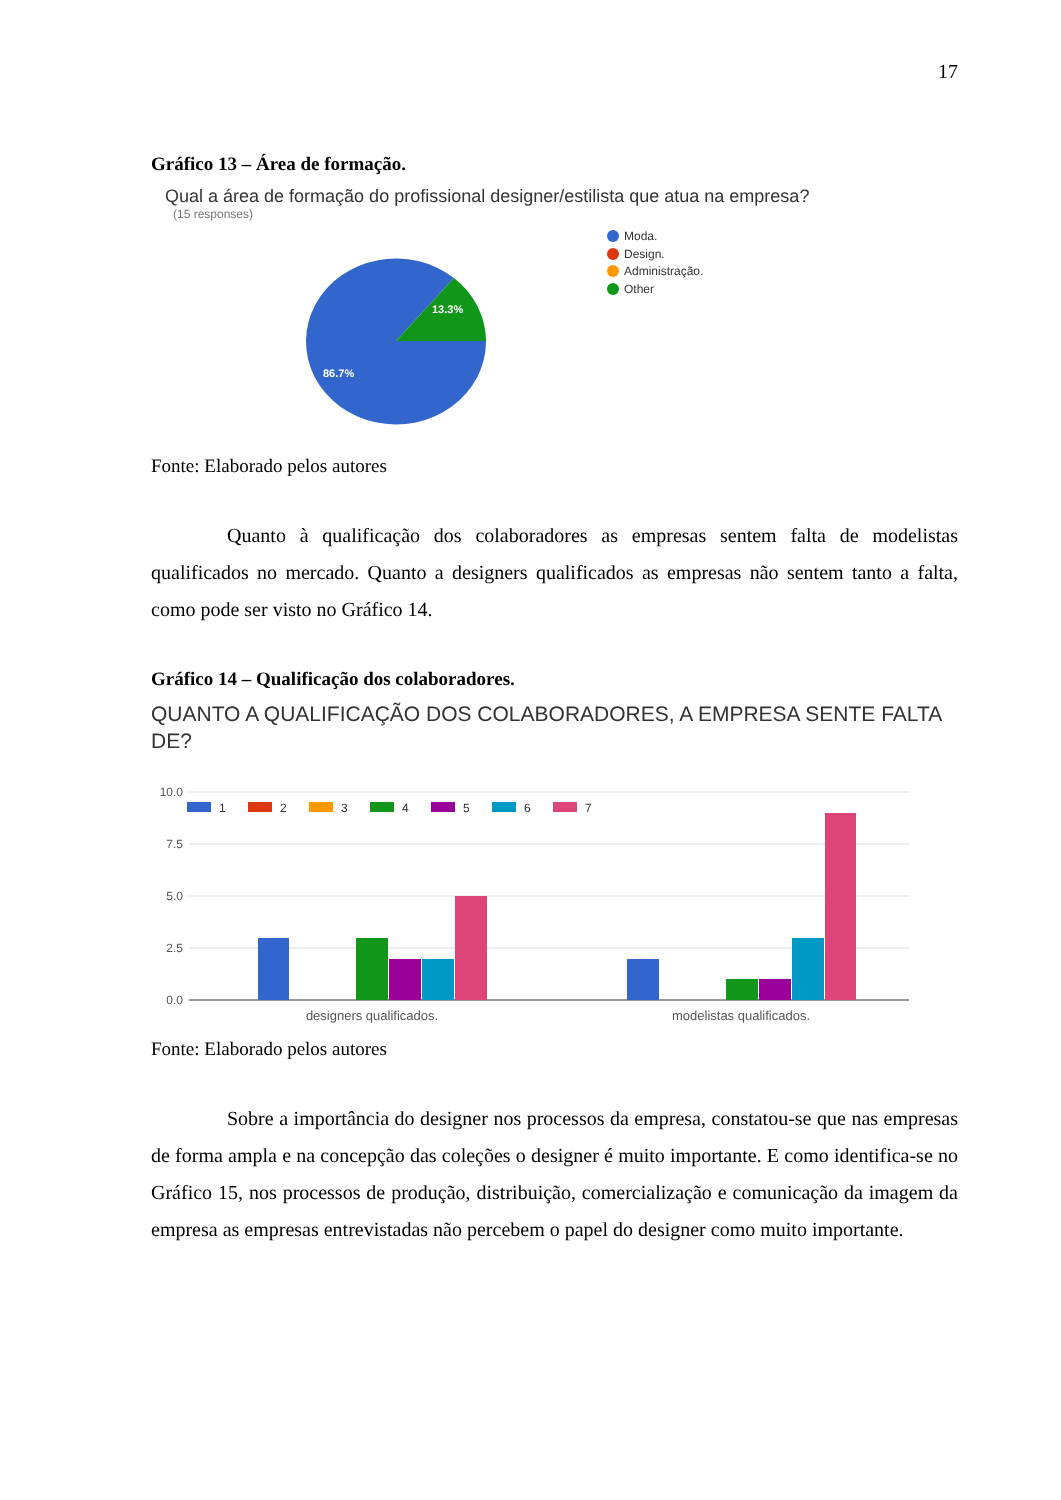17
Gráfico 13 – Área de formação.
Qual a área de formação do profissional designer/estilista que atua na empresa?
(15 responses)
13.3%
86.7%
Moda.
Design.
Administração.
Other
Fonte: Elaborado pelos autores
Quanto à qualificação dos colaboradores as empresas sentem falta de modelistas qualificados no mercado. Quanto a designers qualificados as empresas não sentem tanto a falta, como pode ser visto no Gráfico 14.
Gráfico 14 – Qualificação dos colaboradores.
QUANTO A QUALIFICAÇÃO DOS COLABORADORES, A EMPRESA SENTE FALTA DE?
10.0
7.5
5.0
2.5
0.0
1
2
3
4
5
6
7
designers qualificados.
modelistas qualificados.
Fonte: Elaborado pelos autores
Sobre a importância do designer nos processos da empresa, constatou-se que nas empresas de forma ampla e na concepção das coleções o designer é muito importante. E como identifica-se no Gráfico 15, nos processos de produção, distribuição, comercialização e comunicação da imagem da empresa as empresas entrevistadas não percebem o papel do designer como muito importante.